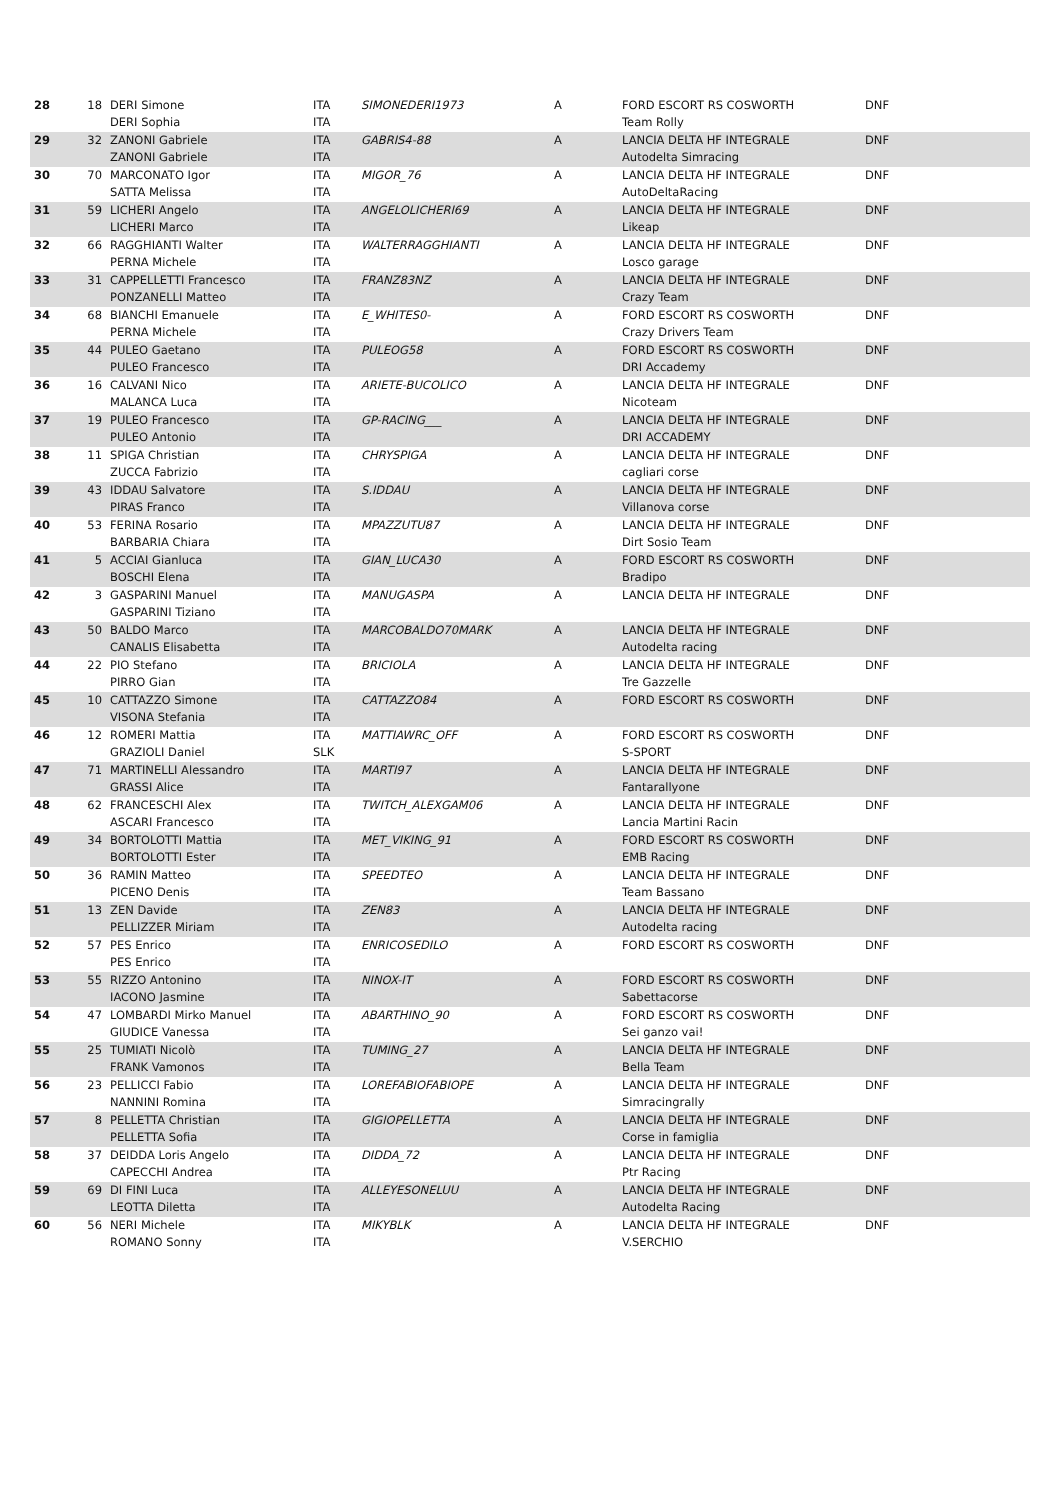| 28 | 18 | DERI Simone DERI Sophia | ITA ITA | SIMONEDERI1973 | A | FORD ESCORT RS COSWORTH Team Rolly | DNF |
| 29 | 32 | ZANONI Gabriele ZANONI Gabriele | ITA ITA | GABRIS4-88 | A | LANCIA DELTA HF INTEGRALE Autodelta Simracing | DNF |
| 30 | 70 | MARCONATO Igor SATTA Melissa | ITA ITA | MIGOR_76 | A | LANCIA DELTA HF INTEGRALE AutoDeltaRacing | DNF |
| 31 | 59 | LICHERI Angelo LICHERI Marco | ITA ITA | ANGELOLICHERI69 | A | LANCIA DELTA HF INTEGRALE Likeap | DNF |
| 32 | 66 | RAGGHIANTI Walter PERNA Michele | ITA ITA | WALTERRAGGHIANTI | A | LANCIA DELTA HF INTEGRALE Losco garage | DNF |
| 33 | 31 | CAPPELLETTI Francesco PONZANELLI Matteo | ITA ITA | FRANZ83NZ | A | LANCIA DELTA HF INTEGRALE Crazy Team | DNF |
| 34 | 68 | BIANCHI Emanuele PERNA Michele | ITA ITA | E_WHITES0- | A | FORD ESCORT RS COSWORTH Crazy Drivers Team | DNF |
| 35 | 44 | PULEO Gaetano PULEO Francesco | ITA ITA | PULEOG58 | A | FORD ESCORT RS COSWORTH DRI Accademy | DNF |
| 36 | 16 | CALVANI Nico MALANCA Luca | ITA ITA | ARIETE-BUCOLICO | A | LANCIA DELTA HF INTEGRALE Nicoteam | DNF |
| 37 | 19 | PULEO Francesco PULEO Antonio | ITA ITA | GP-RACING___ | A | LANCIA DELTA HF INTEGRALE DRI ACCADEMY | DNF |
| 38 | 11 | SPIGA Christian ZUCCA Fabrizio | ITA ITA | CHRYSPIGA | A | LANCIA DELTA HF INTEGRALE cagliari corse | DNF |
| 39 | 43 | IDDAU Salvatore PIRAS Franco | ITA ITA | S.IDDAU | A | LANCIA DELTA HF INTEGRALE Villanova corse | DNF |
| 40 | 53 | FERINA Rosario BARBARIA Chiara | ITA ITA | MPAZZUTU87 | A | LANCIA DELTA HF INTEGRALE Dirt Sosio Team | DNF |
| 41 | 5 | ACCIAI Gianluca BOSCHI Elena | ITA ITA | GIAN_LUCA30 | A | FORD ESCORT RS COSWORTH Bradipo | DNF |
| 42 | 3 | GASPARINI Manuel GASPARINI Tiziano | ITA ITA | MANUGASPA | A | LANCIA DELTA HF INTEGRALE | DNF |
| 43 | 50 | BALDO Marco CANALIS Elisabetta | ITA ITA | MARCOBALDO70MARK | A | LANCIA DELTA HF INTEGRALE Autodelta racing | DNF |
| 44 | 22 | PIO Stefano PIRRO Gian | ITA ITA | BRICIOLA | A | LANCIA DELTA HF INTEGRALE Tre Gazzelle | DNF |
| 45 | 10 | CATTAZZO Simone VISONA Stefania | ITA ITA | CATTAZZO84 | A | FORD ESCORT RS COSWORTH | DNF |
| 46 | 12 | ROMERI Mattia GRAZIOLI Daniel | ITA SLK | MATTIAWRC_OFF | A | FORD ESCORT RS COSWORTH S-SPORT | DNF |
| 47 | 71 | MARTINELLI Alessandro GRASSI Alice | ITA ITA | MARTI97 | A | LANCIA DELTA HF INTEGRALE Fantarallyone | DNF |
| 48 | 62 | FRANCESCHI Alex ASCARI Francesco | ITA ITA | TWITCH_ALEXGAM06 | A | LANCIA DELTA HF INTEGRALE Lancia Martini Racin | DNF |
| 49 | 34 | BORTOLOTTI Mattia BORTOLOTTI Ester | ITA ITA | MET_VIKING_91 | A | FORD ESCORT RS COSWORTH EMB Racing | DNF |
| 50 | 36 | RAMIN Matteo PICENO Denis | ITA ITA | SPEEDTEO | A | LANCIA DELTA HF INTEGRALE Team Bassano | DNF |
| 51 | 13 | ZEN Davide PELLIZZER Miriam | ITA ITA | ZEN83 | A | LANCIA DELTA HF INTEGRALE Autodelta racing | DNF |
| 52 | 57 | PES Enrico PES Enrico | ITA ITA | ENRICOSEDILO | A | FORD ESCORT RS COSWORTH | DNF |
| 53 | 55 | RIZZO Antonino IACONO Jasmine | ITA ITA | NINOX-IT | A | FORD ESCORT RS COSWORTH Sabettacorse | DNF |
| 54 | 47 | LOMBARDI Mirko Manuel GIUDICE Vanessa | ITA ITA | ABARTHINO_90 | A | FORD ESCORT RS COSWORTH Sei ganzo vai! | DNF |
| 55 | 25 | TUMIATI Nicolò FRANK Vamonos | ITA ITA | TUMING_27 | A | LANCIA DELTA HF INTEGRALE Bella Team | DNF |
| 56 | 23 | PELLICCI Fabio NANNINI Romina | ITA ITA | LOREFABIOFABIOPE | A | LANCIA DELTA HF INTEGRALE Simracingrally | DNF |
| 57 | 8 | PELLETTA Christian PELLETTA Sofia | ITA ITA | GIGIOPELLETTA | A | LANCIA DELTA HF INTEGRALE Corse in famiglia | DNF |
| 58 | 37 | DEIDDA Loris Angelo CAPECCHI Andrea | ITA ITA | DIDDA_72 | A | LANCIA DELTA HF INTEGRALE Ptr Racing | DNF |
| 59 | 69 | DI FINI Luca LEOTTA Diletta | ITA ITA | ALLEYESONELUU | A | LANCIA DELTA HF INTEGRALE Autodelta Racing | DNF |
| 60 | 56 | NERI Michele ROMANO Sonny | ITA ITA | MIKYBLK | A | LANCIA DELTA HF INTEGRALE V.SERCHIO | DNF |